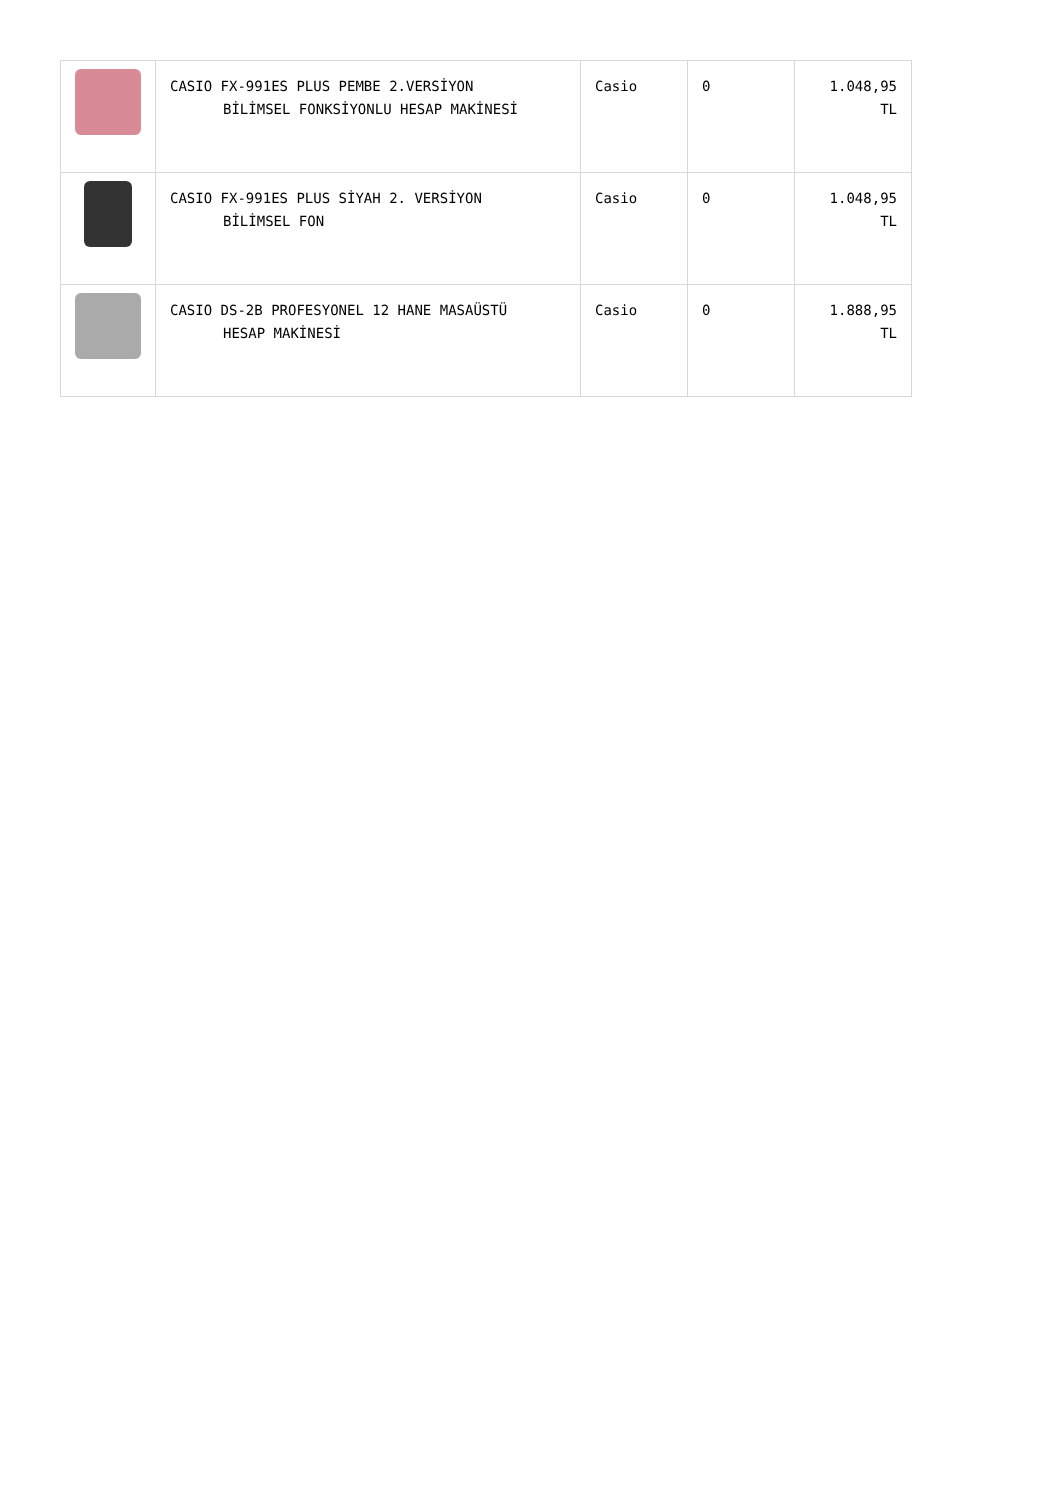| | CASIO FX-991ES PLUS PEMBE 2.VERSİYON BİLİMSEL FONKSİYONLU HESAP MAKİNESİ | Casio | 0 | 1.048,95 TL |
| | CASIO FX-991ES PLUS SİYAH 2. VERSİYON BİLİMSEL FON | Casio | 0 | 1.048,95 TL |
| | CASIO DS-2B PROFESYONEL 12 HANE MASAÜSTÜ HESAP MAKİNESİ | Casio | 0 | 1.888,95 TL |